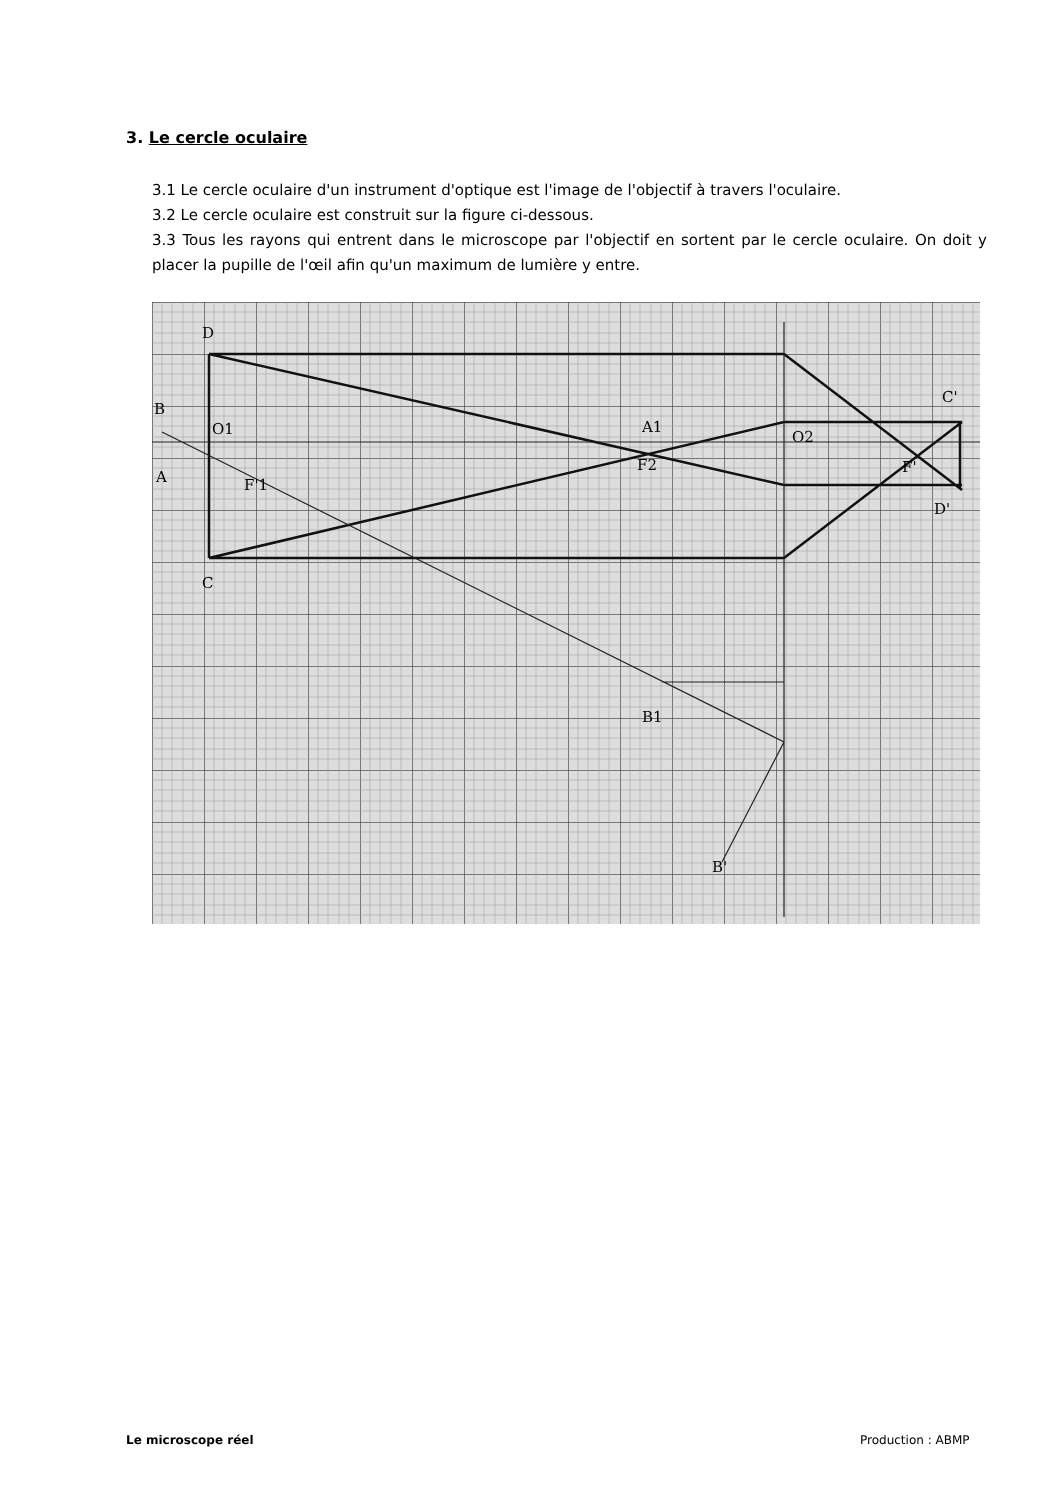3. Le cercle oculaire
3.1 Le cercle oculaire d'un instrument d'optique est l'image de l'objectif à travers l'oculaire.
3.2 Le cercle oculaire est construit sur la figure ci-dessous.
3.3 Tous les rayons qui entrent dans le microscope par l'objectif en sortent par le cercle oculaire. On doit y placer la pupille de l'œil afin qu'un maximum de lumière y entre.
D
B
A
O1
F'1
A1
F2
O2
F'
C'
D'
C
B1
B'
Le microscope réel Production : ABMP